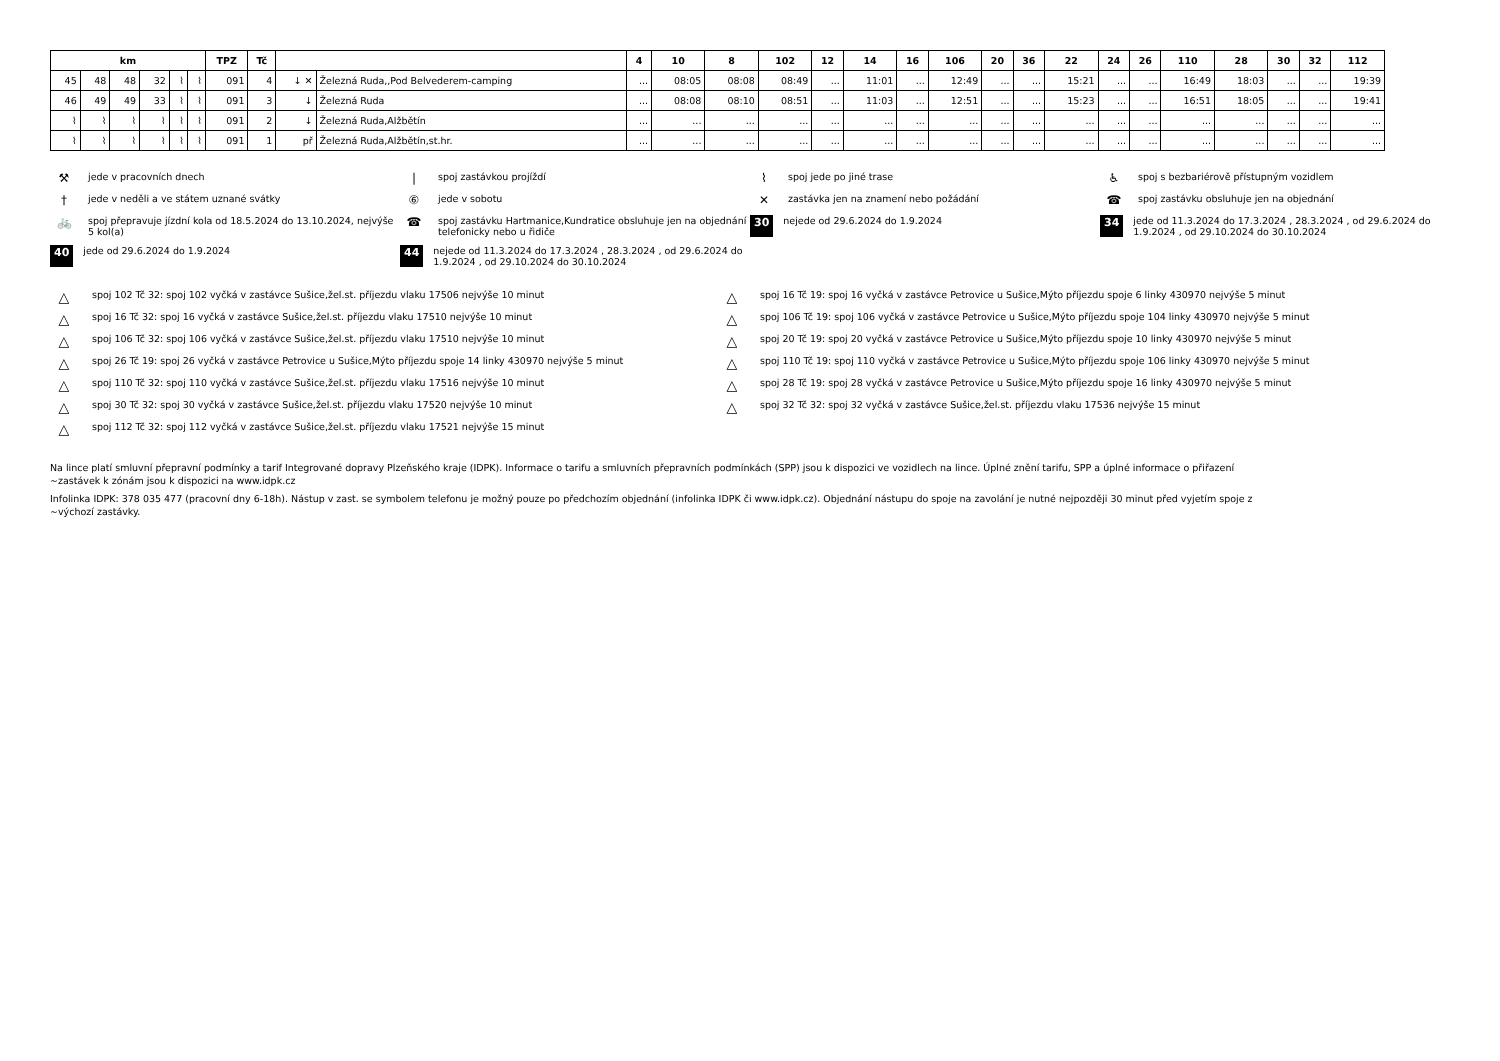| km | | | | | | TPZ | Tč | | | 4 | 10 | 8 | 102 | 12 | 14 | 16 | 106 | 20 | 36 | 22 | 24 | 26 | 110 | 28 | 30 | 32 | 112 |
| --- | --- | --- | --- | --- | --- | --- | --- | --- | --- | --- | --- | --- | --- | --- | --- | --- | --- | --- | --- | --- | --- | --- | --- | --- | --- | --- | --- |
| 45 | 48 | 48 | 32 | ⌇ | ⌇ | 091 | 4 | ↓ ✕ | Železná Ruda,,Pod Belvederem-camping | ... | 08:05 | 08:08 | 08:49 | ... | 11:01 | ... | 12:49 | ... | ... | 15:21 | ... | ... | 16:49 | 18:03 | ... | ... | 19:39 |
| 46 | 49 | 49 | 33 | ⌇ | ⌇ | 091 | 3 | ↓ | Železná Ruda | ... | 08:08 | 08:10 | 08:51 | ... | 11:03 | ... | 12:51 | ... | ... | 15:23 | ... | ... | 16:51 | 18:05 | ... | ... | 19:41 |
| ⌇ | ⌇ | ⌇ | ⌇ | ⌇ | ⌇ | 091 | 2 | ↓ | Železná Ruda,Alžbětín | ... | ... | ... | ... | ... | ... | ... | ... | ... | ... | ... | ... | ... | ... | ... | ... | ... | ... |
| ⌇ | ⌇ | ⌇ | ⌇ | ⌇ | ⌇ | 091 | 1 | př | Železná Ruda,Alžbětín,st.hr. | ... | ... | ... | ... | ... | ... | ... | ... | ... | ... | ... | ... | ... | ... | ... | ... | ... | ... |
⚒ jede v pracovních dnech
| spoj zastávkou projíždí
⌇ spoj jede po jiné trase
♿ spoj s bezbariérově přístupným vozidlem
† jede v neděli a ve státem uznané svátky
⑥ jede v sobotu
✕ zastávka jen na znamení nebo požádání
☎ spoj zastávku obsluhuje jen na objednání
🚲 spoj přepravuje jízdní kola od 18.5.2024 do 13.10.2024, nejvýše 5 kol(a)
☎ spoj zastávku Hartmanice,Kundratice obsluhuje jen na objednání telefonicky nebo u řidiče
30 nejede od 29.6.2024 do 1.9.2024
34 jede od 11.3.2024 do 17.3.2024 , 28.3.2024 , od 29.6.2024 do 1.9.2024 , od 29.10.2024 do 30.10.2024
40 jede od 29.6.2024 do 1.9.2024
44 nejede od 11.3.2024 do 17.3.2024 , 28.3.2024 , od 29.6.2024 do 1.9.2024 , od 29.10.2024 do 30.10.2024
△ spoj 102 Tč 32: spoj 102 vyčká v zastávce Sušice,žel.st. příjezdu vlaku 17506 nejvýše 10 minut
△ spoj 16 Tč 19: spoj 16 vyčká v zastávce Petrovice u Sušice,Mýto příjezdu spoje 6 linky 430970 nejvýše 5 minut
△ spoj 16 Tč 32: spoj 16 vyčká v zastávce Sušice,žel.st. příjezdu vlaku 17510 nejvýše 10 minut
△ spoj 106 Tč 19: spoj 106 vyčká v zastávce Petrovice u Sušice,Mýto příjezdu spoje 104 linky 430970 nejvýše 5 minut
△ spoj 106 Tč 32: spoj 106 vyčká v zastávce Sušice,žel.st. příjezdu vlaku 17510 nejvýše 10 minut
△ spoj 20 Tč 19: spoj 20 vyčká v zastávce Petrovice u Sušice,Mýto příjezdu spoje 10 linky 430970 nejvýše 5 minut
△ spoj 26 Tč 19: spoj 26 vyčká v zastávce Petrovice u Sušice,Mýto příjezdu spoje 14 linky 430970 nejvýše 5 minut
△ spoj 110 Tč 19: spoj 110 vyčká v zastávce Petrovice u Sušice,Mýto příjezdu spoje 106 linky 430970 nejvýše 5 minut
△ spoj 110 Tč 32: spoj 110 vyčká v zastávce Sušice,žel.st. příjezdu vlaku 17516 nejvýše 10 minut
△ spoj 28 Tč 19: spoj 28 vyčká v zastávce Petrovice u Sušice,Mýto příjezdu spoje 16 linky 430970 nejvýše 5 minut
△ spoj 30 Tč 32: spoj 30 vyčká v zastávce Sušice,žel.st. příjezdu vlaku 17520 nejvýše 10 minut
△ spoj 32 Tč 32: spoj 32 vyčká v zastávce Sušice,žel.st. příjezdu vlaku 17536 nejvýše 15 minut
△ spoj 112 Tč 32: spoj 112 vyčká v zastávce Sušice,žel.st. příjezdu vlaku 17521 nejvýše 15 minut
Na lince platí smluvní přepravní podmínky a tarif Integrované dopravy Plzeňského kraje (IDPK). Informace o tarifu a smluvních přepravních podmínkách (SPP) jsou k dispozici ve vozidlech na lince. Úplné znění tarifu, SPP a úplné informace o přiřazení
~zastávek k zónám jsou k dispozici na www.idpk.cz
Infolinka IDPK: 378 035 477 (pracovní dny 6-18h). Nástup v zast. se symbolem telefonu je možný pouze po předchozím objednání (infolinka IDPK či www.idpk.cz). Objednání nástupu do spoje na zavolání je nutné nejpozději 30 minut před vyjetím spoje z
~výchozí zastávky.